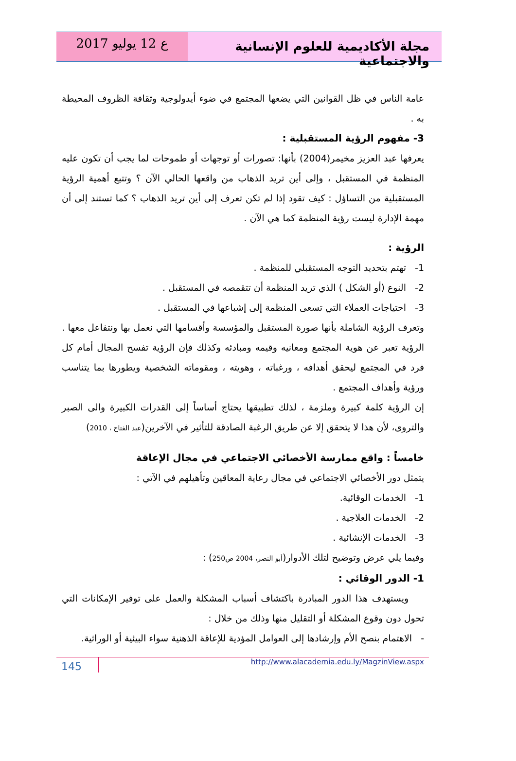مجلة الأكاديمية للعلوم الإنسانية والاجتماعية
ع 12 يوليو 2017
عامة الناس في ظل القوانين التي يضعها المجتمع في ضوء أيدولوجية وثقافة الظروف المحيطة به .
3- مفهوم الرؤية المستقبلية :
يعرفها عبد العزيز مخيمر(2004) بأنها: تصورات أو توجهات أو طموحات لما يجب أن تكون عليه المنظمة في المستقبل ، وإلى أين تريد الذهاب من واقعها الحالي الآن ؟ وتتبع أهمية الرؤية المستقبلية من التساؤل : كيف تقود إذا لم تكن تعرف إلى أين تريد الذهاب ؟ كما تستند إلى أن مهمة الإدارة ليست رؤية المنظمة كما هي الآن .
الرؤية :
1- تهتم بتحديد التوجه المستقبلي للمنظمة .
2- النوع (أو الشكل ) الذي تريد المنظمة أن تتقمصه في المستقبل .
3- احتياجات العملاء التي تسعى المنظمة إلى إشباعها في المستقبل .
وتعرف الرؤية الشاملة بأنها صورة المستقبل والمؤسسة وأقسامها التي نعمل بها ونتفاعل معها . الرؤية تعبر عن هوية المجتمع ومعانيه وقيمه ومبادئه وكذلك فإن الرؤية تفسح المجال أمام كل فرد في المجتمع ليحقق أهدافه ، ورغباته ، وهويته ، ومقوماته الشخصية ويطورها بما يتناسب ورؤية وأهداف المجتمع .
إن الرؤية كلمة كبيرة وملزمة ، لذلك تطبيقها يحتاج أساساً إلى القدرات الكبيرة والى الصبر والتروى، لأن هذا لا يتحقق إلا عن طريق الرغبة الصادقة للتأثير في الآخرين(عبد الفتاح ، 2010)
خامساً : واقع ممارسة الأخصائي الاجتماعي في مجال الإعاقة
يتمثل دور الأخصائي الاجتماعي في مجال رعاية المعاقين وتأهيلهم في الآتي :
1- الخدمات الوقائية.
2- الخدمات العلاجية .
3- الخدمات الإنشائية .
وفيما يلي عرض وتوضيح لتلك الأدوار(أبو النصر، 2004 ص250) :
1- الدور الوقائي :
ويستهدف هذا الدور المبادرة باكتشاف أسباب المشكلة والعمل على توفير الإمكانات التي تحول دون وقوع المشكلة أو التقليل منها وذلك من خلال :
- الاهتمام بنصح الأم وإرشادها إلى العوامل المؤدية للإعاقة الذهنية سواء البيئية أو الوراثية.
145
http://www.alacademia.edu.ly/MagzinView.aspx